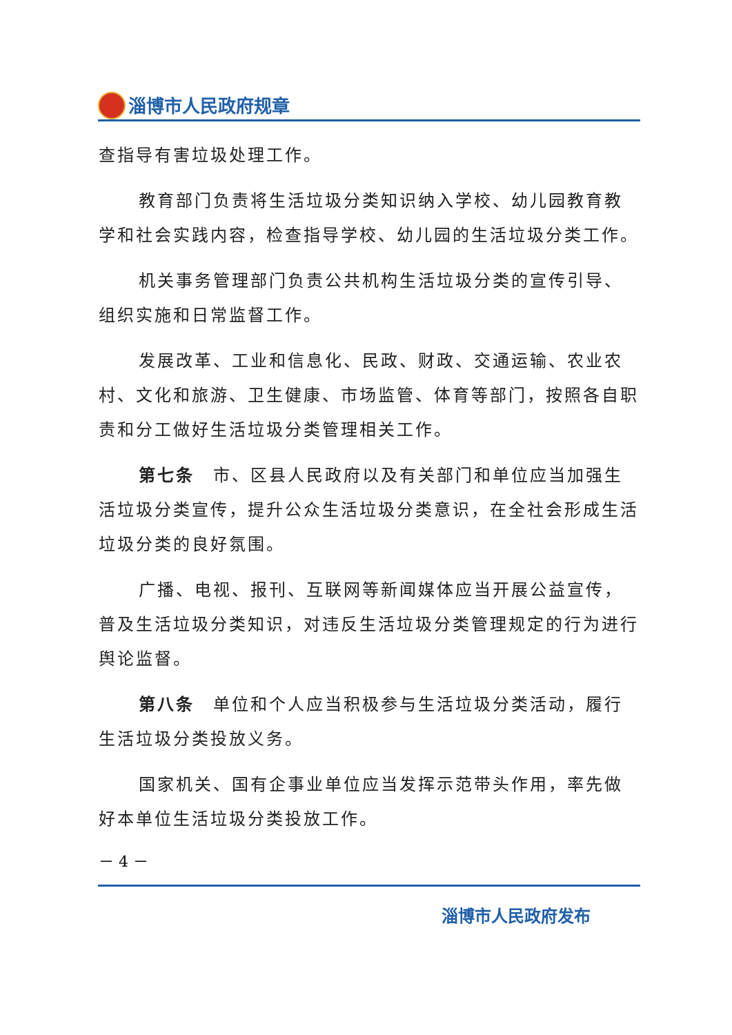淄博市人民政府规章
查指导有害垃圾处理工作。
教育部门负责将生活垃圾分类知识纳入学校、幼儿园教育教学和社会实践内容，检查指导学校、幼儿园的生活垃圾分类工作。
机关事务管理部门负责公共机构生活垃圾分类的宣传引导、组织实施和日常监督工作。
发展改革、工业和信息化、民政、财政、交通运输、农业农村、文化和旅游、卫生健康、市场监管、体育等部门，按照各自职责和分工做好生活垃圾分类管理相关工作。
第七条　市、区县人民政府以及有关部门和单位应当加强生活垃圾分类宣传，提升公众生活垃圾分类意识，在全社会形成生活垃圾分类的良好氛围。
广播、电视、报刊、互联网等新闻媒体应当开展公益宣传，普及生活垃圾分类知识，对违反生活垃圾分类管理规定的行为进行舆论监督。
第八条　单位和个人应当积极参与生活垃圾分类活动，履行生活垃圾分类投放义务。
国家机关、国有企事业单位应当发挥示范带头作用，率先做好本单位生活垃圾分类投放工作。
－ 4 －
淄博市人民政府发布